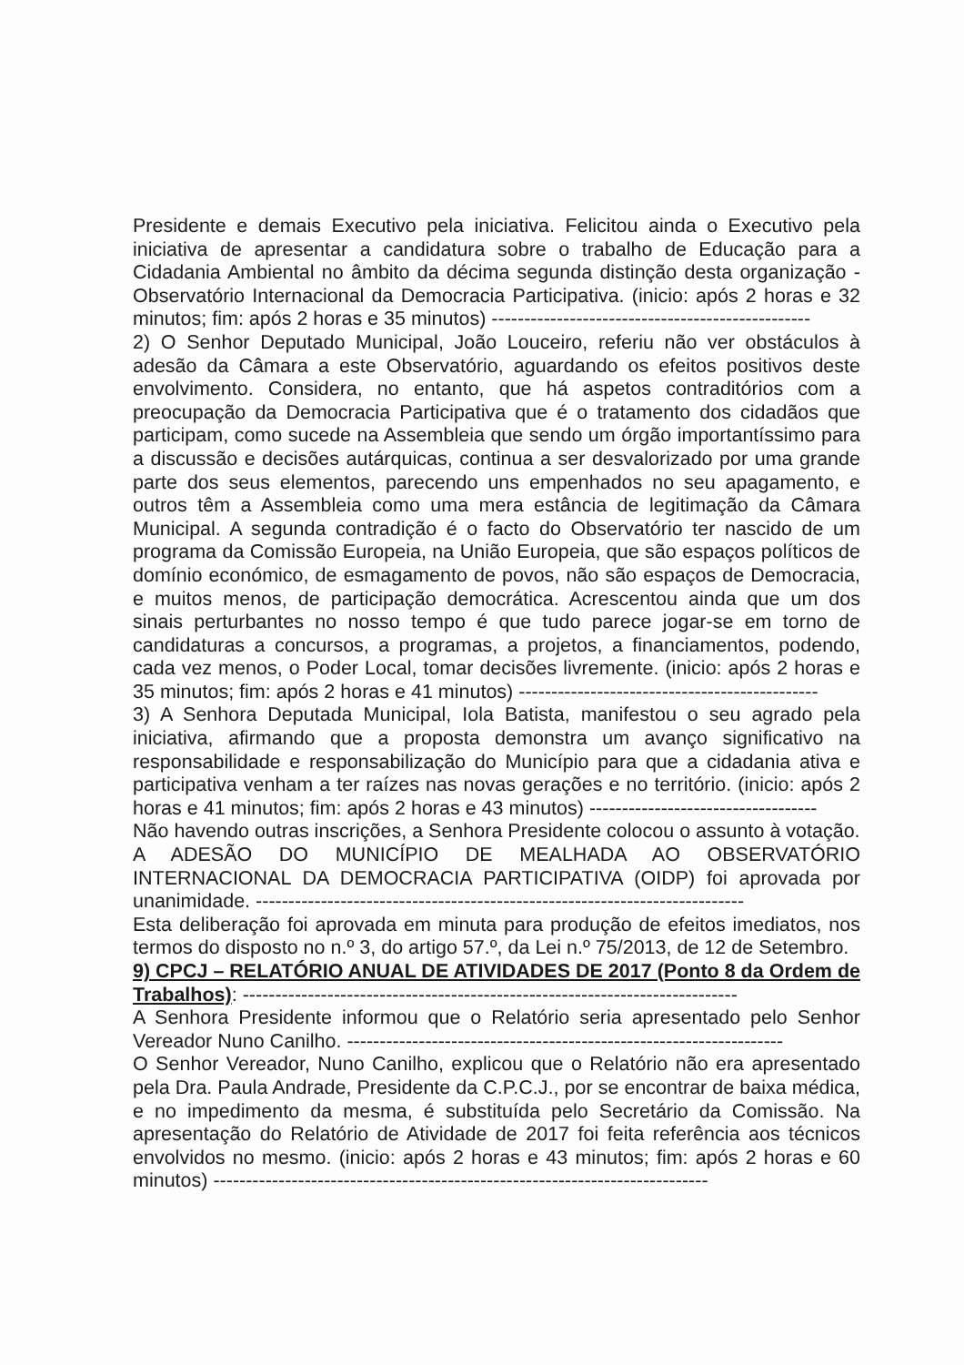Presidente e demais Executivo pela iniciativa. Felicitou ainda o Executivo pela iniciativa de apresentar a candidatura sobre o trabalho de Educação para a Cidadania Ambiental no âmbito da décima segunda distinção desta organização - Observatório Internacional da Democracia Participativa. (inicio: após 2 horas e 32 minutos; fim: após 2 horas e 35 minutos) -------------------------------------------------
2) O Senhor Deputado Municipal, João Louceiro, referiu não ver obstáculos à adesão da Câmara a este Observatório, aguardando os efeitos positivos deste envolvimento. Considera, no entanto, que há aspetos contraditórios com a preocupação da Democracia Participativa que é o tratamento dos cidadãos que participam, como sucede na Assembleia que sendo um órgão importantíssimo para a discussão e decisões autárquicas, continua a ser desvalorizado por uma grande parte dos seus elementos, parecendo uns empenhados no seu apagamento, e outros têm a Assembleia como uma mera estância de legitimação da Câmara Municipal. A segunda contradição é o facto do Observatório ter nascido de um programa da Comissão Europeia, na União Europeia, que são espaços políticos de domínio económico, de esmagamento de povos, não são espaços de Democracia, e muitos menos, de participação democrática. Acrescentou ainda que um dos sinais perturbantes no nosso tempo é que tudo parece jogar-se em torno de candidaturas a concursos, a programas, a projetos, a financiamentos, podendo, cada vez menos, o Poder Local, tomar decisões livremente. (inicio: após 2 horas e 35 minutos; fim: após 2 horas e 41 minutos) ----------------------------------------------
3) A Senhora Deputada Municipal, Iola Batista, manifestou o seu agrado pela iniciativa, afirmando que a proposta demonstra um avanço significativo na responsabilidade e responsabilização do Município para que a cidadania ativa e participativa venham a ter raízes nas novas gerações e no território. (inicio: após 2 horas e 41 minutos; fim: após 2 horas e 43 minutos) -----------------------------------
Não havendo outras inscrições, a Senhora Presidente colocou o assunto à votação.
A ADESÃO DO MUNICÍPIO DE MEALHADA AO OBSERVATÓRIO INTERNACIONAL DA DEMOCRACIA PARTICIPATIVA (OIDP) foi aprovada por unanimidade. ---------------------------------------------------------------------------
Esta deliberação foi aprovada em minuta para produção de efeitos imediatos, nos termos do disposto no n.º 3, do artigo 57.º, da Lei n.º 75/2013, de 12 de Setembro.
9) CPCJ – RELATÓRIO ANUAL DE ATIVIDADES DE 2017 (Ponto 8 da Ordem de Trabalhos): ----------------------------------------------------------------------------
A Senhora Presidente informou que o Relatório seria apresentado pelo Senhor Vereador Nuno Canilho. -------------------------------------------------------------------
O Senhor Vereador, Nuno Canilho, explicou que o Relatório não era apresentado pela Dra. Paula Andrade, Presidente da C.P.C.J., por se encontrar de baixa médica, e no impedimento da mesma, é substituída pelo Secretário da Comissão. Na apresentação do Relatório de Atividade de 2017 foi feita referência aos técnicos envolvidos no mesmo. (inicio: após 2 horas e 43 minutos; fim: após 2 horas e 60 minutos) ----------------------------------------------------------------------------